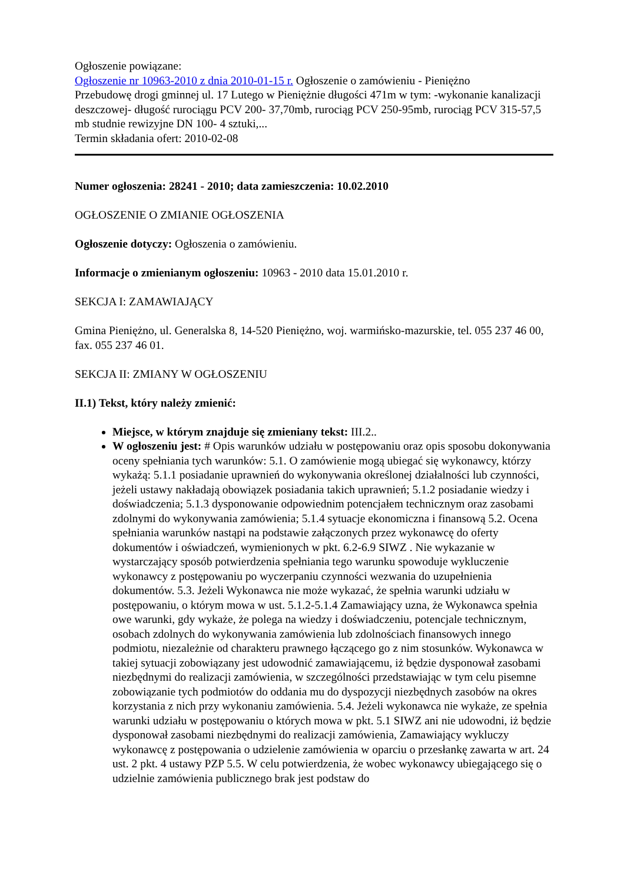Ogłoszenie powiązane:
Ogłoszenie nr 10963-2010 z dnia 2010-01-15 r. Ogłoszenie o zamówieniu - Pieniężno
Przebudowę drogi gminnej ul. 17 Lutego w Pieniężnie długości 471m w tym: -wykonanie kanalizacji deszczowej- długość rurociągu PCV 200- 37,70mb, rurociąg PCV 250-95mb, rurociąg PCV 315-57,5 mb studnie rewizyjne DN 100- 4 sztuki,...
Termin składania ofert: 2010-02-08
Numer ogłoszenia: 28241 - 2010; data zamieszczenia: 10.02.2010
OGŁOSZENIE O ZMIANIE OGŁOSZENIA
Ogłoszenie dotyczy: Ogłoszenia o zamówieniu.
Informacje o zmienianym ogłoszeniu: 10963 - 2010 data 15.01.2010 r.
SEKCJA I: ZAMAWIAJĄCY
Gmina Pieniężno, ul. Generalska 8, 14-520 Pieniężno, woj. warmińsko-mazurskie, tel. 055 237 46 00, fax. 055 237 46 01.
SEKCJA II: ZMIANY W OGŁOSZENIU
II.1) Tekst, który należy zmienić:
Miejsce, w którym znajduje się zmieniany tekst: III.2..
W ogłoszeniu jest: # Opis warunków udziału w postępowaniu oraz opis sposobu dokonywania oceny spełniania tych warunków: 5.1. O zamówienie mogą ubiegać się wykonawcy, którzy wykażą: 5.1.1 posiadanie uprawnień do wykonywania określonej działalności lub czynności, jeżeli ustawy nakładają obowiązek posiadania takich uprawnień; 5.1.2 posiadanie wiedzy i doświadczenia; 5.1.3 dysponowanie odpowiednim potencjałem technicznym oraz zasobami zdolnymi do wykonywania zamówienia; 5.1.4 sytuacje ekonomiczna i finansową 5.2. Ocena spełniania warunków nastąpi na podstawie załączonych przez wykonawcę do oferty dokumentów i oświadczeń, wymienionych w pkt. 6.2-6.9 SIWZ . Nie wykazanie w wystarczający sposób potwierdzenia spełniania tego warunku spowoduje wykluczenie wykonawcy z postępowaniu po wyczerpaniu czynności wezwania do uzupełnienia dokumentów. 5.3. Jeżeli Wykonawca nie może wykazać, że spełnia warunki udziału w postępowaniu, o którym mowa w ust. 5.1.2-5.1.4 Zamawiający uzna, że Wykonawca spełnia owe warunki, gdy wykaże, że polega na wiedzy i doświadczeniu, potencjale technicznym, osobach zdolnych do wykonywania zamówienia lub zdolnościach finansowych innego podmiotu, niezależnie od charakteru prawnego łączącego go z nim stosunków. Wykonawca w takiej sytuacji zobowiązany jest udowodnić zamawiającemu, iż będzie dysponował zasobami niezbędnymi do realizacji zamówienia, w szczególności przedstawiając w tym celu pisemne zobowiązanie tych podmiotów do oddania mu do dyspozycji niezbędnych zasobów na okres korzystania z nich przy wykonaniu zamówienia. 5.4. Jeżeli wykonawca nie wykaże, ze spełnia warunki udziału w postępowaniu o których mowa w pkt. 5.1 SIWZ ani nie udowodni, iż będzie dysponował zasobami niezbędnymi do realizacji zamówienia, Zamawiający wykluczy wykonawcę z postępowania o udzielenie zamówienia w oparciu o przesłankę zawarta w art. 24 ust. 2 pkt. 4 ustawy PZP 5.5. W celu potwierdzenia, że wobec wykonawcy ubiegającego się o udzielnie zamówienia publicznego brak jest podstaw do